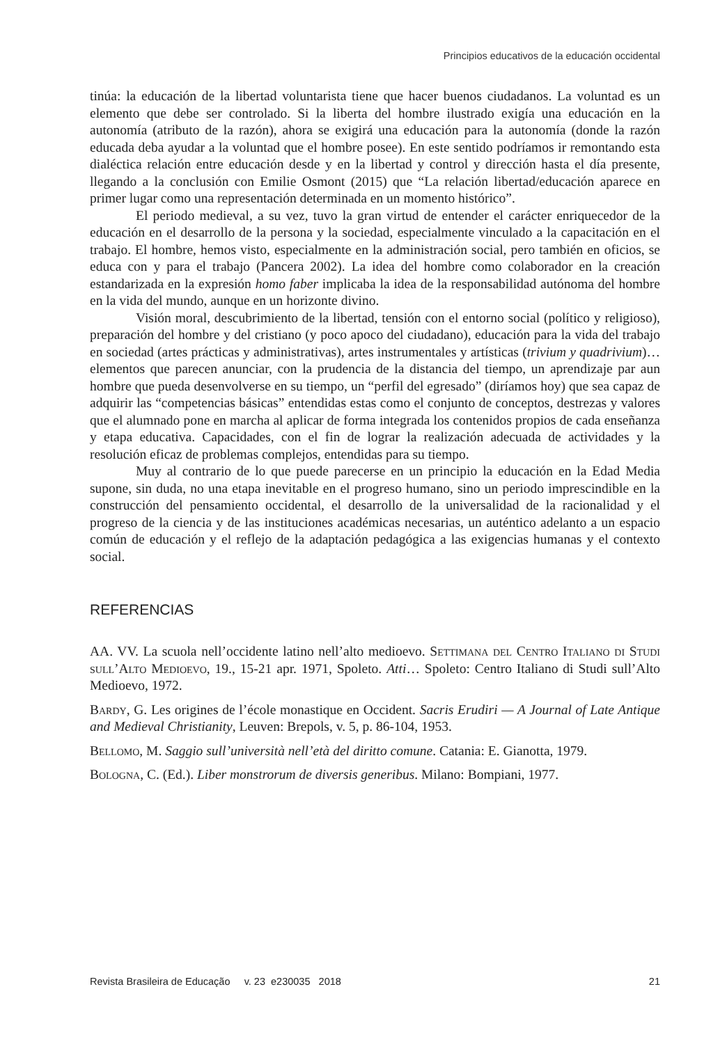Principios educativos de la educación occidental
tinúa: la educación de la libertad voluntarista tiene que hacer buenos ciudadanos. La voluntad es un elemento que debe ser controlado. Si la liberta del hombre ilustrado exigía una educación en la autonomía (atributo de la razón), ahora se exigirá una educación para la autonomía (donde la razón educada deba ayudar a la voluntad que el hombre posee). En este sentido podríamos ir remontando esta dialéctica relación entre educación desde y en la libertad y control y dirección hasta el día presente, llegando a la conclusión con Emilie Osmont (2015) que “La relación libertad/educación aparece en primer lugar como una representación determinada en un momento histórico”.
El periodo medieval, a su vez, tuvo la gran virtud de entender el carácter enriquecedor de la educación en el desarrollo de la persona y la sociedad, especialmente vinculado a la capacitación en el trabajo. El hombre, hemos visto, especialmente en la administración social, pero también en oficios, se educa con y para el trabajo (Pancera 2002). La idea del hombre como colaborador en la creación estandarizada en la expresión homo faber implicaba la idea de la responsabilidad autónoma del hombre en la vida del mundo, aunque en un horizonte divino.
Visión moral, descubrimiento de la libertad, tensión con el entorno social (político y religioso), preparación del hombre y del cristiano (y poco apoco del ciudadano), educación para la vida del trabajo en sociedad (artes prácticas y administrativas), artes instrumentales y artísticas (trivium y quadrivium)… elementos que parecen anunciar, con la prudencia de la distancia del tiempo, un aprendizaje par aun hombre que pueda desenvolverse en su tiempo, un “perfil del egresado” (diríamos hoy) que sea capaz de adquirir las “competencias básicas” entendidas estas como el conjunto de conceptos, destrezas y valores que el alumnado pone en marcha al aplicar de forma integrada los contenidos propios de cada enseñanza y etapa educativa. Capacidades, con el fin de lograr la realización adecuada de actividades y la resolución eficaz de problemas complejos, entendidas para su tiempo.
Muy al contrario de lo que puede parecerse en un principio la educación en la Edad Media supone, sin duda, no una etapa inevitable en el progreso humano, sino un periodo imprescindible en la construcción del pensamiento occidental, el desarrollo de la universalidad de la racionalidad y el progreso de la ciencia y de las instituciones académicas necesarias, un auténtico adelanto a un espacio común de educación y el reflejo de la adaptación pedagógica a las exigencias humanas y el contexto social.
REFERENCIAS
AA. VV. La scuola nell’occidente latino nell’alto medioevo. Settimana del Centro Italiano di Studi sull’Alto Medioevo, 19., 15-21 apr. 1971, Spoleto. Atti… Spoleto: Centro Italiano di Studi sull’Alto Medioevo, 1972.
Bardy, G. Les origines de l’école monastique en Occident. Sacris Erudiri — A Journal of Late Antique and Medieval Christianity, Leuven: Brepols, v. 5, p. 86-104, 1953.
Bellomo, M. Saggio sull’università nell’età del diritto comune. Catania: E. Gianotta, 1979.
Bologna, C. (Ed.). Liber monstrorum de diversis generibus. Milano: Bompiani, 1977.
Revista Brasileira de Educação v. 23 e230035 2018 21